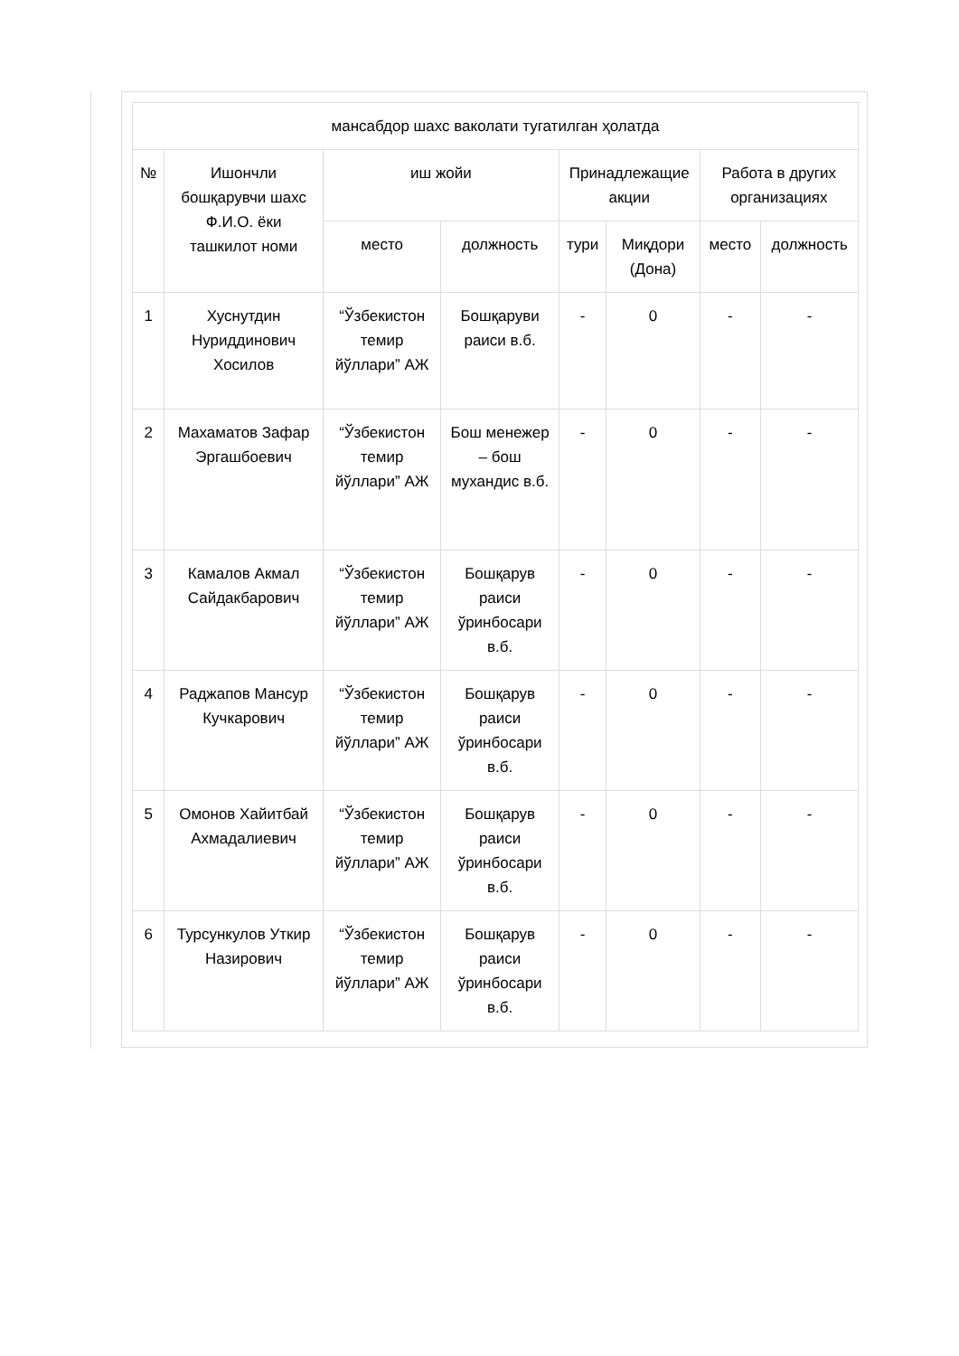| мансабдор шахс ваколати тугатилган ҳолатда | | | | | | | |
| --- | --- | --- | --- | --- | --- | --- | --- |
| № | Ишончли бошқарувчи шахс Ф.И.О. ёки ташкилот номи | иш жойи | | Принадлежащие акции | | Работа в других организациях | |
| | | место | должность | тури | Миқдори (Дона) | место | должность |
| 1 | Хуснутдин Нуриддинович Хосилов | “Ўзбекистон темир йўллари” АЖ | Бошқаруви раиси в.б. | - | 0 | - | - |
| 2 | Махаматов Зафар Эргашбоевич | “Ўзбекистон темир йўллари” АЖ | Бош менежер – бош мухандис в.б. | - | 0 | - | - |
| 3 | Камалов Акмал Сайдакбарович | “Ўзбекистон темир йўллари” АЖ | Бошқарув раиси ўринбосари в.б. | - | 0 | - | - |
| 4 | Раджапов Мансур Кучкарович | “Ўзбекистон темир йўллари” АЖ | Бошқарув раиси ўринбосари в.б. | - | 0 | - | - |
| 5 | Омонов Хайитбай Ахмадалиевич | “Ўзбекистон темир йўллари” АЖ | Бошқарув раиси ўринбосари в.б. | - | 0 | - | - |
| 6 | Турсункулов Уткир Назирович | “Ўзбекистон темир йўллари” АЖ | Бошқарув раиси ўринбосари в.б. | - | 0 | - | - |